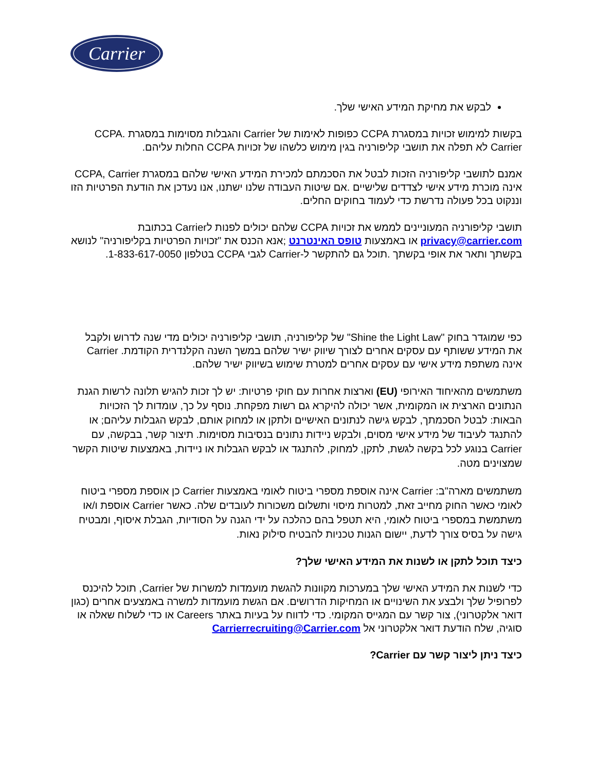Carrier
לבקש את מחיקת המידע האישי שלך.
בקשות למימוש זכויות במסגרת CCPA כפופות לאימות של Carrier והגבלות מסוימות במסגרת CCPA. Carrier לא תפלה את תושבי קליפורניה בגין מימוש כלשהו של זכויות CCPA החלות עליהם.
אמנם לתושבי קליפורניה הזכות לבטל את הסכמתם למכירת המידע האישי שלהם במסגרת CCPA, Carrier אינה מוכרת מידע אישי לצדדים שלישיים .אם שיטות העבודה שלנו ישתנו, אנו נעדכן את הודעת הפרטיות הזו וננקוט בכל פעולה נדרשת כדי לעמוד בחוקים החלים.
תושבי קליפורניה המעוניינים לממש את זכויות CCPA שלהם יכולים לפנות לCarrier בכתובת privacy@carrier.com או באמצעות טופס האינטרנט ;אנא הכנס את "זכויות הפרטיות בקליפורניה" לנושא בקשתך ותאר את אופי בקשתך .תוכל גם להתקשר ל-Carrier לגבי CCPA בטלפון 1-833-617-0050.
כפי שמוגדר בחוק "Shine the Light Law" של קליפורניה, תושבי קליפורניה יכולים מדי שנה לדרוש ולקבל את המידע ששותף עם עסקים אחרים לצורך שיווק ישיר שלהם במשך השנה הקלנדרית הקודמת. Carrier אינה משתפת מידע אישי עם עסקים אחרים למטרת שימוש בשיווק ישיר שלהם.
משתמשים מהאיחוד האירופי (EU) וארצות אחרות עם חוקי פרטיות: יש לך זכות להגיש תלונה לרשות הגנת הנתונים הארצית או המקומית, אשר יכולה להיקרא גם רשות מפקחת. נוסף על כך, עומדות לך הזכויות הבאות: לבטל הסכמתך, לבקש גישה לנתונים האישיים ולתקן או למחוק אותם, לבקש הגבלות עליהם; או להתנגד לעיבוד של מידע אישי מסוים, ולבקש ניידות נתונים בנסיבות מסוימות. תיצור קשר, בבקשה, עם Carrier בנוגע לכל בקשה לגשת, לתקן, למחוק, להתנגד או לבקש הגבלות או ניידות, באמצעות שיטות הקשר שמצוינים מטה.
משתמשים מארה"ב: Carrier אינה אוספת מספרי ביטוח לאומי באמצעות Carrier כן אוספת מספרי ביטוח לאומי כאשר החוק מחייב זאת, למטרות מיסוי ותשלום משכורות לעובדים שלה. כאשר Carrier אוספת ו/או משתמשת במספרי ביטוח לאומי, היא תטפל בהם כהלכה על ידי הגנה על הסודיות, הגבלת איסוף, ומבטיח גישה על בסיס צורך לדעת, יישום הגנות טכניות להבטיח סילוק נאות.
כיצד תוכל לתקן או לשנות את המידע האישי שלך?
כדי לשנות את המידע האישי שלך במערכות מקוונות להגשת מועמדות למשרות של Carrier, תוכל להיכנס לפרופיל שלך ולבצע את השינויים או המחיקות הדרושים. אם הגשת מועמדות למשרה באמצעים אחרים (כגון דואר אלקטרוני), צור קשר עם המגייס המקומי. כדי לדווח על בעיות באתר Careers או כדי לשלוח שאלה או סוגיה, שלח הודעת דואר אלקטרוני אל Carrierrecruiting@Carrier.com
כיצד ניתן ליצור קשר עם Carrier?